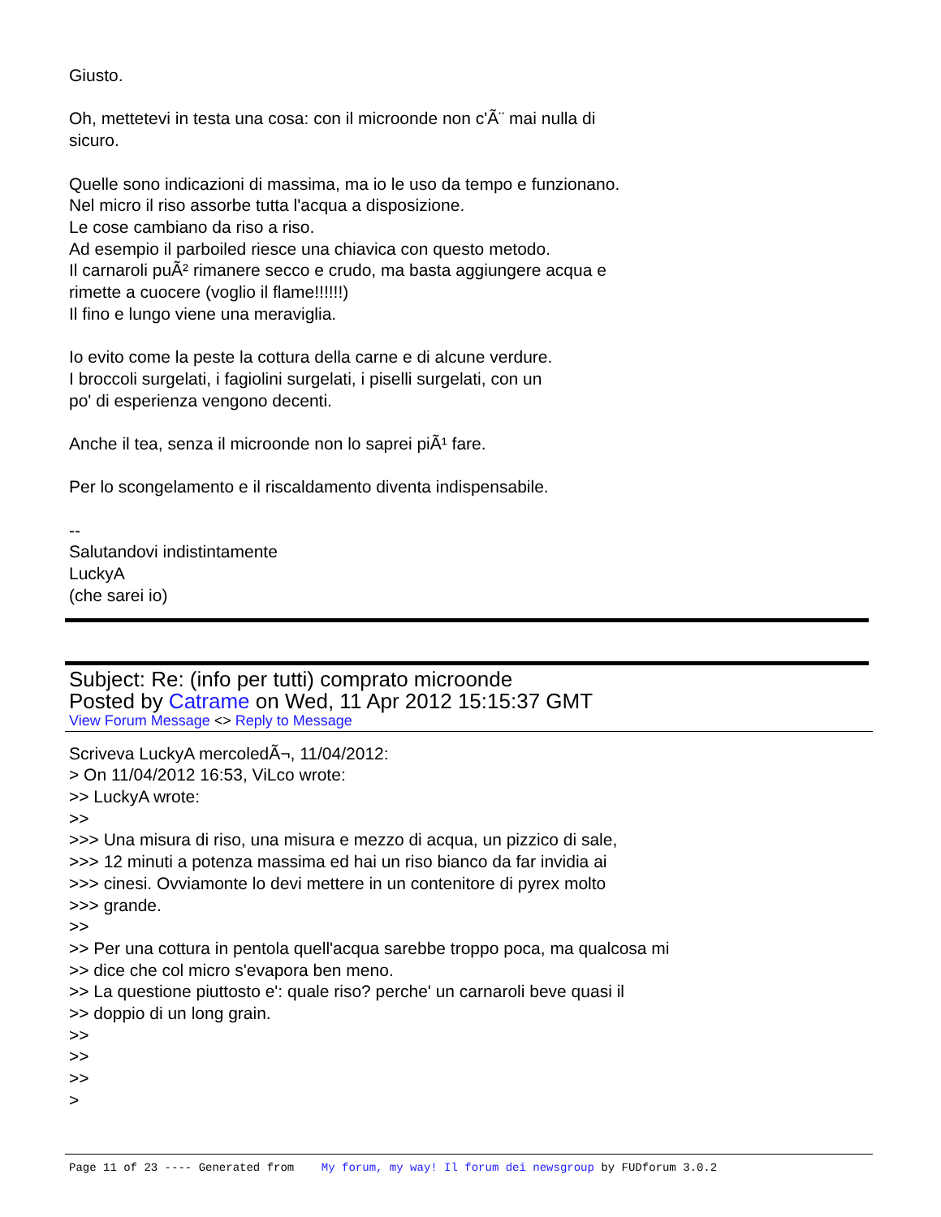Giusto.
Oh, mettetevi in testa una cosa: con il microonde non c'Ã¨ mai nulla di
sicuro.
Quelle sono indicazioni di massima, ma io le uso da tempo e funzionano.
Nel micro il riso assorbe tutta l'acqua a disposizione.
Le cose cambiano da riso a riso.
Ad esempio il parboiled riesce una chiavica con questo metodo.
Il carnaroli puÃ² rimanere secco e crudo, ma basta aggiungere acqua e
rimette a cuocere (voglio il flame!!!!!!)
Il fino e lungo viene una meraviglia.
Io evito come la peste la cottura della carne e di alcune verdure.
I broccoli surgelati, i fagiolini surgelati, i piselli surgelati, con un
po' di esperienza vengono decenti.
Anche il tea, senza il microonde non lo saprei piÃ¹ fare.
Per lo scongelamento e il riscaldamento diventa indispensabile.
--
Salutandovi indistintamente
LuckyA
(che sarei io)
Subject: Re: (info per tutti) comprato microonde
Posted by Catrame on Wed, 11 Apr 2012 15:15:37 GMT
View Forum Message <> Reply to Message
Scriveva LuckyA mercoledÃ¬, 11/04/2012:
> On 11/04/2012 16:53, ViLco wrote:
>> LuckyA wrote:
>>
>>> Una misura di riso, una misura e mezzo di acqua, un pizzico di sale,
>>> 12 minuti a potenza massima ed hai un riso bianco da far invidia ai
>>> cinesi. Ovviamonte lo devi mettere in un contenitore di pyrex molto
>>> grande.
>>
>> Per una cottura in pentola quell'acqua sarebbe troppo poca, ma qualcosa mi
>> dice che col micro s'evapora ben meno.
>> La questione piuttosto e': quale riso? perche' un carnaroli beve quasi il
>> doppio di un long grain.
>>
>>
>>
>
Page 11 of 23 ---- Generated from My forum, my way! Il forum dei newsgroup by FUDforum 3.0.2